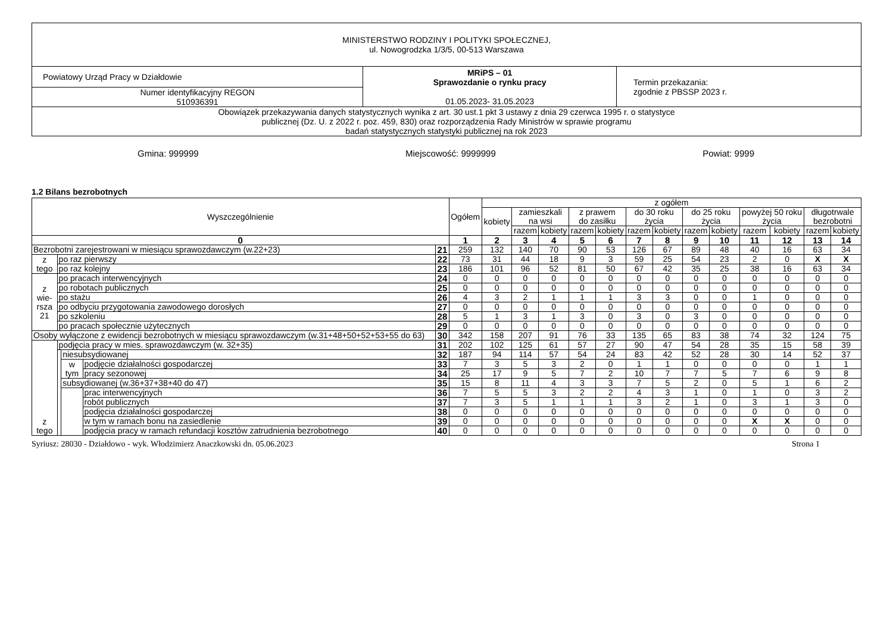| MINISTERSTWO RODZINY I POLITYKI SPOŁECZNEJ, ul. Nowogrodzka 1/3/5, 00-513 Warszawa | | |
| Powiatowy Urząd Pracy w Działdowie | MRiPS – 01 Sprawozdanie o rynku pracy 01.05.2023- 31.05.2023 | Termin przekazania: zgodnie z PBSSP 2023 r. |
| Numer identyfikacyjny REGON 510936391 | | |
| Obowiązek przekazywania danych statystycznych wynika z art. 30 ust.1 pkt 3 ustawy z dnia 29 czerwca 1995 r. o statystyce publicznej (Dz. U. z 2022 r. poz. 459, 830) oraz rozporządzenia Rady Ministrów w sprawie programu badań statystycznych statystyki publicznej na rok 2023 | | |
Gmina: 999999 Miejscowość: 9999999 Powiat: 9999
1.2 Bilans bezrobotnych
| Wyszczególnienie | | | | | Ogółem | z ogółem | | | | | | | | | | | | |
| | | | | | | kobiety | zamieszkali na wsi | | z prawem do zasiłku | | do 30 roku życia | | do 25 roku życia | | powyżej 50 roku życia | | długotrwale bezrobotni | |
| | | | | | | | razem | kobiety | razem | kobiety | razem | kobiety | razem | kobiety | razem | kobiety | razem | kobiety |
| 0 | | | | | 1 | 2 | 3 | 4 | 5 | 6 | 7 | 8 | 9 | 10 | 11 | 12 | 13 | 14 |
| Bezrobotni zarejestrowani w miesiącu sprawozdawczym (w.22+23) | | | | 21 | 259 | 132 | 140 | 70 | 90 | 53 | 126 | 67 | 89 | 48 | 40 | 16 | 63 | 34 |
| z tego | po raz pierwszy | | | 22 | 73 | 31 | 44 | 18 | 9 | 3 | 59 | 25 | 54 | 23 | 2 | 0 | X | X |
| | po raz kolejny | | | 23 | 186 | 101 | 96 | 52 | 81 | 50 | 67 | 42 | 35 | 25 | 38 | 16 | 63 | 34 |
| z wie- rsza 21 | po pracach interwencyjnych | | | 24 | 0 | 0 | 0 | 0 | 0 | 0 | 0 | 0 | 0 | 0 | 0 | 0 | 0 | 0 |
| | po robotach publicznych | | | 25 | 0 | 0 | 0 | 0 | 0 | 0 | 0 | 0 | 0 | 0 | 0 | 0 | 0 | 0 |
| | po stażu | | | 26 | 4 | 3 | 2 | 1 | 1 | 1 | 3 | 3 | 0 | 0 | 1 | 0 | 0 | 0 |
| | po odbyciu przygotowania zawodowego dorosłych | | | 27 | 0 | 0 | 0 | 0 | 0 | 0 | 0 | 0 | 0 | 0 | 0 | 0 | 0 | 0 |
| | po szkoleniu | | | 28 | 5 | 1 | 3 | 1 | 3 | 0 | 3 | 0 | 3 | 0 | 0 | 0 | 0 | 0 |
| | po pracach społecznie użytecznych | | | 29 | 0 | 0 | 0 | 0 | 0 | 0 | 0 | 0 | 0 | 0 | 0 | 0 | 0 | 0 |
| Osoby wyłączone z ewidencji bezrobotnych w miesiącu sprawozdawczym (w.31+48+50+52+53+55 do 63) | | | | 30 | 342 | 158 | 207 | 91 | 76 | 33 | 135 | 65 | 83 | 38 | 74 | 32 | 124 | 75 |
| z tego | podjęcia pracy w mies. sprawozdawczym (w. 32+35) | | | 31 | 202 | 102 | 125 | 61 | 57 | 27 | 90 | 47 | 54 | 28 | 35 | 15 | 58 | 39 |
| | | niesubsydiowanej | | 32 | 187 | 94 | 114 | 57 | 54 | 24 | 83 | 42 | 52 | 28 | 30 | 14 | 52 | 37 |
| | | w tym | podjęcie działalności gospodarczej | 33 | 7 | 3 | 5 | 3 | 2 | 0 | 1 | 1 | 0 | 0 | 0 | 0 | 1 | 1 |
| | | | pracy sezonowej | 34 | 25 | 17 | 9 | 5 | 7 | 2 | 10 | 7 | 7 | 5 | 7 | 6 | 9 | 8 |
| | | subsydiowanej (w.36+37+38+40 do 47) | | 35 | 15 | 8 | 11 | 4 | 3 | 3 | 7 | 5 | 2 | 0 | 5 | 1 | 6 | 2 |
| | | | prac interwencyjnych | 36 | 7 | 5 | 5 | 3 | 2 | 2 | 4 | 3 | 1 | 0 | 1 | 0 | 3 | 2 |
| | | | robót publicznych | 37 | 7 | 3 | 5 | 1 | 1 | 1 | 3 | 2 | 1 | 0 | 3 | 1 | 3 | 0 |
| | | | podjęcia działalności gospodarczej | 38 | 0 | 0 | 0 | 0 | 0 | 0 | 0 | 0 | 0 | 0 | 0 | 0 | 0 | 0 |
| | | | w tym w ramach bonu na zasiedlenie | 39 | 0 | 0 | 0 | 0 | 0 | 0 | 0 | 0 | 0 | 0 | X | X | 0 | 0 |
| | | | podjęcia pracy w ramach refundacji kosztów zatrudnienia bezrobotnego | 40 | 0 | 0 | 0 | 0 | 0 | 0 | 0 | 0 | 0 | 0 | 0 | 0 | 0 | 0 |
Syriusz: 28030 - Działdowo - wyk. Włodzimierz Anaczkowski dn. 05.06.2023 Strona 1